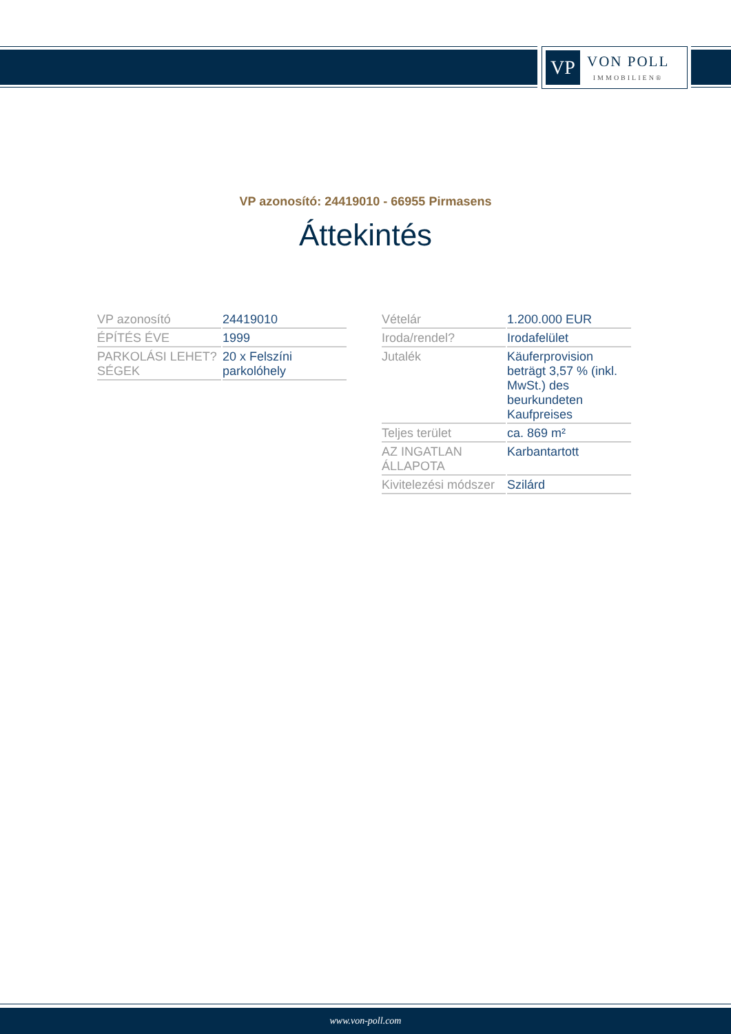VP
VON POLL
IMMOBILIEN®
VP azonosító: 24419010 - 66955 Pirmasens
Áttekintés
| VP azonosító | 24419010 |
| ÉPÍTÉS ÉVE | 1999 |
| PARKOLÁSI LEHET?SÉGEK | 20 x Felszíni parkolóhely |
| Vételár | 1.200.000 EUR |
| Iroda/rendel? | Irodafelület |
| Jutalék | Käuferprovision beträgt 3,57 % (inkl. MwSt.) des beurkundeten Kaufpreises |
| Teljes terület | ca. 869 m² |
| AZ INGATLAN ÁLLAPOTA | Karbantartott |
| Kivitelezési módszer | Szilárd |
www.von-poll.com